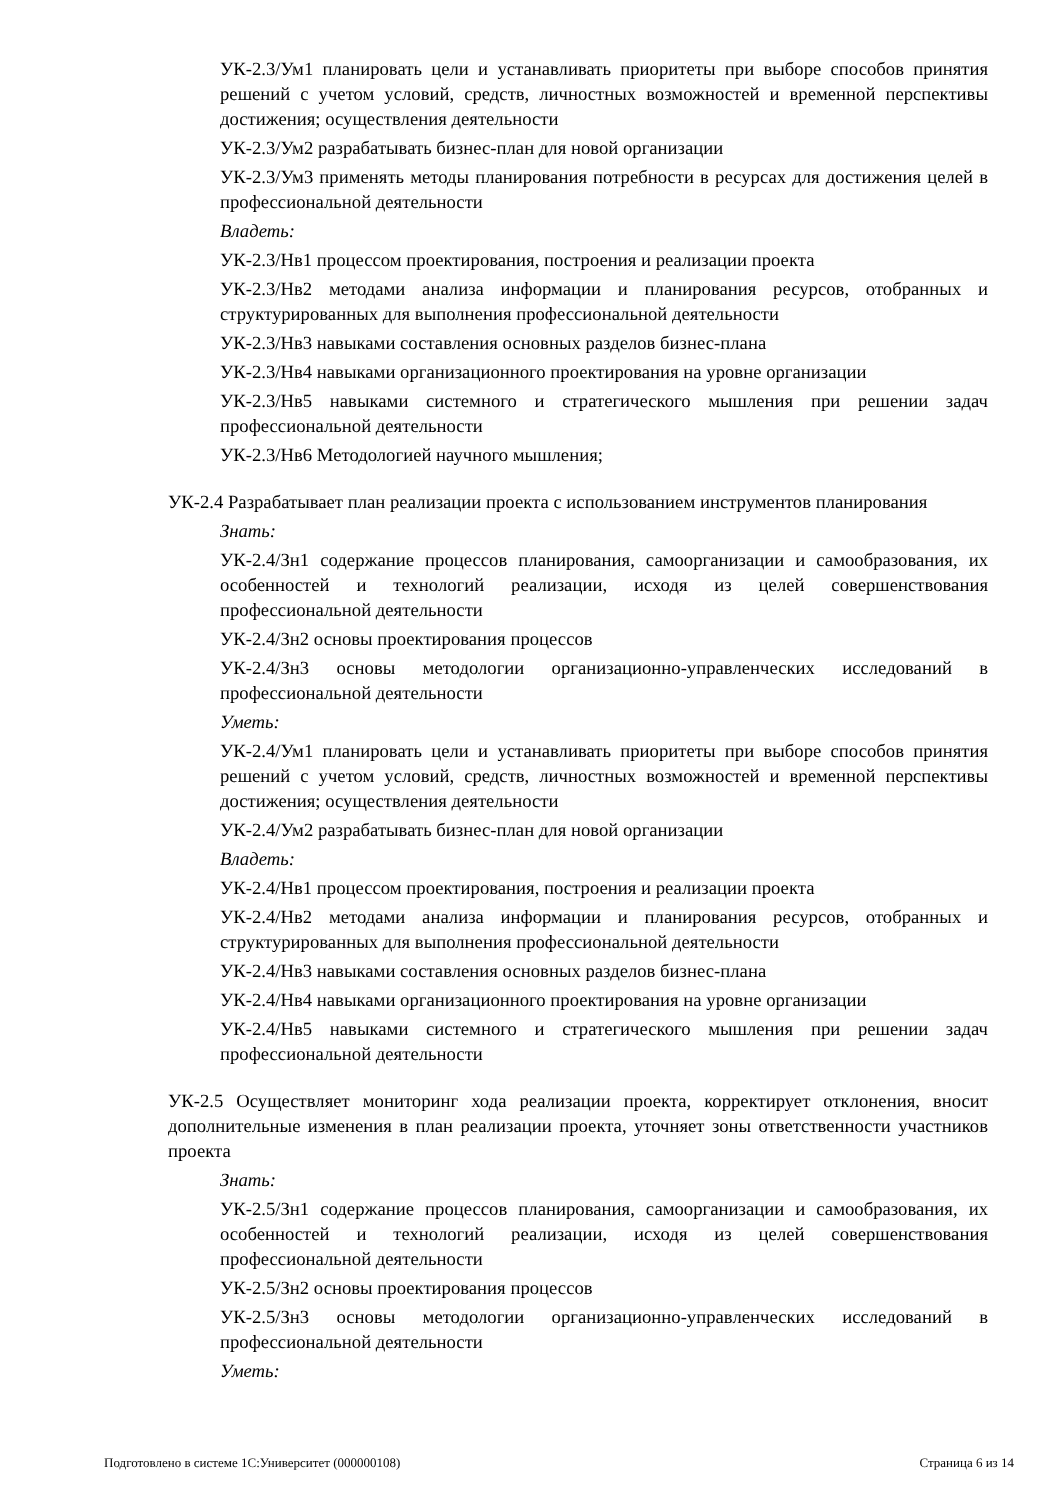УК-2.3/Ум1 планировать цели и устанавливать приоритеты при выборе способов принятия решений с учетом условий, средств, личностных возможностей и временной перспективы достижения; осуществления деятельности
УК-2.3/Ум2 разрабатывать бизнес-план для новой организации
УК-2.3/Ум3 применять методы планирования потребности в ресурсах для достижения целей в профессиональной деятельности
Владеть:
УК-2.3/Нв1 процессом проектирования, построения и реализации проекта
УК-2.3/Нв2 методами анализа информации и планирования ресурсов, отобранных и структурированных для выполнения профессиональной деятельности
УК-2.3/Нв3 навыками составления основных разделов бизнес-плана
УК-2.3/Нв4 навыками организационного проектирования на уровне организации
УК-2.3/Нв5 навыками системного и стратегического мышления при решении задач профессиональной деятельности
УК-2.3/Нв6 Методологией научного мышления;
УК-2.4 Разрабатывает план реализации проекта с использованием инструментов планирования
Знать:
УК-2.4/Зн1 содержание процессов планирования, самоорганизации и самообразования, их особенностей и технологий реализации, исходя из целей совершенствования профессиональной деятельности
УК-2.4/Зн2 основы проектирования процессов
УК-2.4/Зн3 основы методологии организационно-управленческих исследований в профессиональной деятельности
Уметь:
УК-2.4/Ум1 планировать цели и устанавливать приоритеты при выборе способов принятия решений с учетом условий, средств, личностных возможностей и временной перспективы достижения; осуществления деятельности
УК-2.4/Ум2 разрабатывать бизнес-план для новой организации
Владеть:
УК-2.4/Нв1 процессом проектирования, построения и реализации проекта
УК-2.4/Нв2 методами анализа информации и планирования ресурсов, отобранных и структурированных для выполнения профессиональной деятельности
УК-2.4/Нв3 навыками составления основных разделов бизнес-плана
УК-2.4/Нв4 навыками организационного проектирования на уровне организации
УК-2.4/Нв5 навыками системного и стратегического мышления при решении задач профессиональной деятельности
УК-2.5 Осуществляет мониторинг хода реализации проекта, корректирует отклонения, вносит дополнительные изменения в план реализации проекта, уточняет зоны ответственности участников проекта
Знать:
УК-2.5/Зн1 содержание процессов планирования, самоорганизации и самообразования, их особенностей и технологий реализации, исходя из целей совершенствования профессиональной деятельности
УК-2.5/Зн2 основы проектирования процессов
УК-2.5/Зн3 основы методологии организационно-управленческих исследований в профессиональной деятельности
Уметь:
Подготовлено в системе 1С:Университет (000000108) Страница 6 из 14